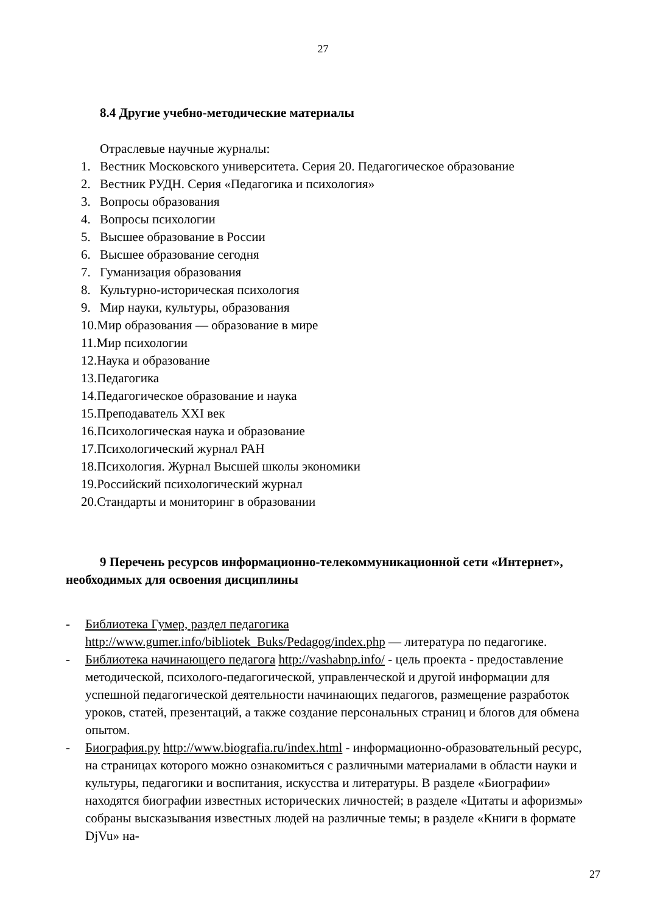27
8.4 Другие учебно-методические материалы
Отраслевые научные журналы:
1. Вестник Московского университета. Серия 20. Педагогическое образование
2. Вестник РУДН. Серия «Педагогика и психология»
3. Вопросы образования
4. Вопросы психологии
5. Высшее образование в России
6. Высшее образование сегодня
7. Гуманизация образования
8. Культурно-историческая психология
9. Мир науки, культуры, образования
10.Мир образования — образование в мире
11.Мир психологии
12.Наука и образование
13.Педагогика
14.Педагогическое образование и наука
15.Преподаватель XXI век
16.Психологическая наука и образование
17.Психологический журнал РАН
18.Психология. Журнал Высшей школы экономики
19.Российский психологический журнал
20.Стандарты и мониторинг в образовании
9 Перечень ресурсов информационно-телекоммуникационной сети «Интернет», необходимых для освоения дисциплины
- Библиотека Гумер, раздел педагогика
http://www.gumer.info/bibliotek_Buks/Pedagog/index.php — литература по педагогике.
- Библиотека начинающего педагога http://vashabnp.info/ - цель проекта - предоставление методической, психолого-педагогической, управленческой и другой информации для успешной педагогической деятельности начинающих педагогов, размещение разработок уроков, статей, презентаций, а также создание персональных страниц и блогов для обмена опытом.
- Биография.ру http://www.biografia.ru/index.html - информационно-образовательный ресурс, на страницах которого можно ознакомиться с различными материалами в области науки и культуры, педагогики и воспитания, искусства и литературы. В разделе «Биографии» находятся биографии известных исторических личностей; в разделе «Цитаты и афоризмы» собраны высказывания известных людей на различные темы; в разделе «Книги в формате DjVu» на-
27